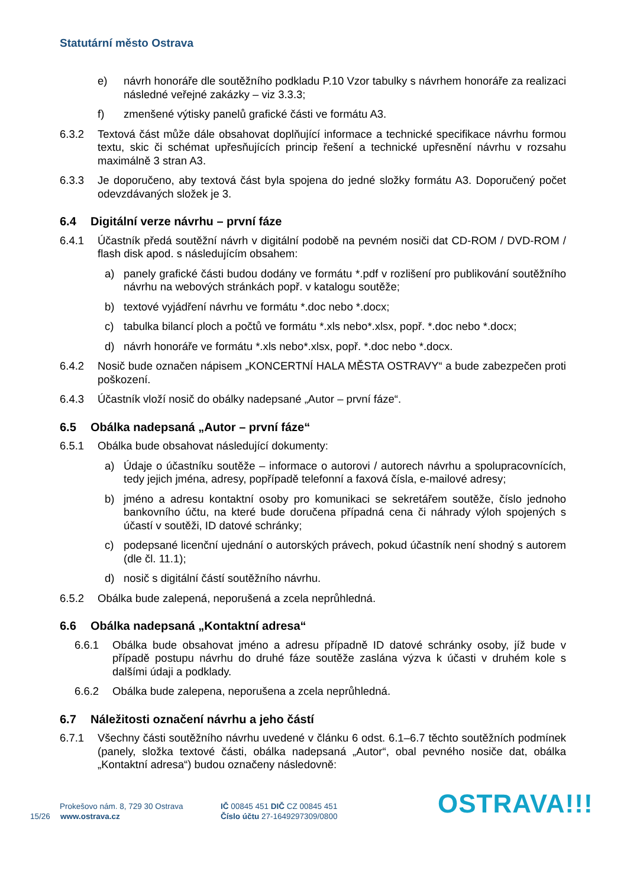Statutární město Ostrava
e) návrh honoráře dle soutěžního podkladu P.10 Vzor tabulky s návrhem honoráře za realizaci následné veřejné zakázky – viz 3.3.3;
f) zmenšené výtisky panelů grafické části ve formátu A3.
6.3.2 Textová část může dále obsahovat doplňující informace a technické specifikace návrhu formou textu, skic či schémat upřesňujících princip řešení a technické upřesnění návrhu v rozsahu maximálně 3 stran A3.
6.3.3 Je doporučeno, aby textová část byla spojena do jedné složky formátu A3. Doporučený počet odevzdávaných složek je 3.
6.4 Digitální verze návrhu – první fáze
6.4.1 Účastník předá soutěžní návrh v digitální podobě na pevném nosiči dat CD-ROM / DVD-ROM / flash disk apod. s následujícím obsahem:
a) panely grafické části budou dodány ve formátu *.pdf v rozlišení pro publikování soutěžního návrhu na webových stránkách popř. v katalogu soutěže;
b) textové vyjádření návrhu ve formátu *.doc nebo *.docx;
c) tabulka bilancí ploch a počtů ve formátu *.xls nebo*.xlsx, popř. *.doc nebo *.docx;
d) návrh honoráře ve formátu *.xls nebo*.xlsx, popř. *.doc nebo *.docx.
6.4.2 Nosič bude označen nápisem „KONCERTNÍ HALA MĚSTA OSTRAVY“ a bude zabezpečen proti poškození.
6.4.3 Účastník vloží nosič do obálky nadepsané „Autor – první fáze“.
6.5 Obálka nadepsaná „Autor – první fáze“
6.5.1 Obálka bude obsahovat následující dokumenty:
a) Údaje o účastníku soutěže – informace o autorovi / autorech návrhu a spolupracovnících, tedy jejich jména, adresy, popřípadě telefonní a faxová čísla, e-mailové adresy;
b) jméno a adresu kontaktní osoby pro komunikaci se sekretářem soutěže, číslo jednoho bankovního účtu, na které bude doručena případná cena či náhrady výloh spojených s účastí v soutěži, ID datové schránky;
c) podepsané licenční ujednání o autorských právech, pokud účastník není shodný s autorem (dle čl. 11.1);
d) nosič s digitální částí soutěžního návrhu.
6.5.2 Obálka bude zalepená, neporušená a zcela neprůhledná.
6.6 Obálka nadepsaná „Kontaktní adresa“
6.6.1 Obálka bude obsahovat jméno a adresu případně ID datové schránky osoby, jíž bude v případě postupu návrhu do druhé fáze soutěže zaslána výzva k účasti v druhém kole s dalšími údaji a podklady.
6.6.2 Obálka bude zalepena, neporušena a zcela neprůhledná.
6.7 Náležitosti označení návrhu a jeho částí
6.7.1 Všechny části soutěžního návrhu uvedené v článku 6 odst. 6.1–6.7 těchto soutěžních podmínek (panely, složka textové části, obálka nadepsaná „Autor“, obal pevného nosiče dat, obálka „Kontaktní adresa“) budou označeny následovně:
Prokešovo nám. 8, 729 30 Ostrava
15/26 www.ostrava.cz
IČ 00845 451 DIČ CZ 00845 451
Číslo účtu 27-1649297309/0800 OSTRAVA!!!